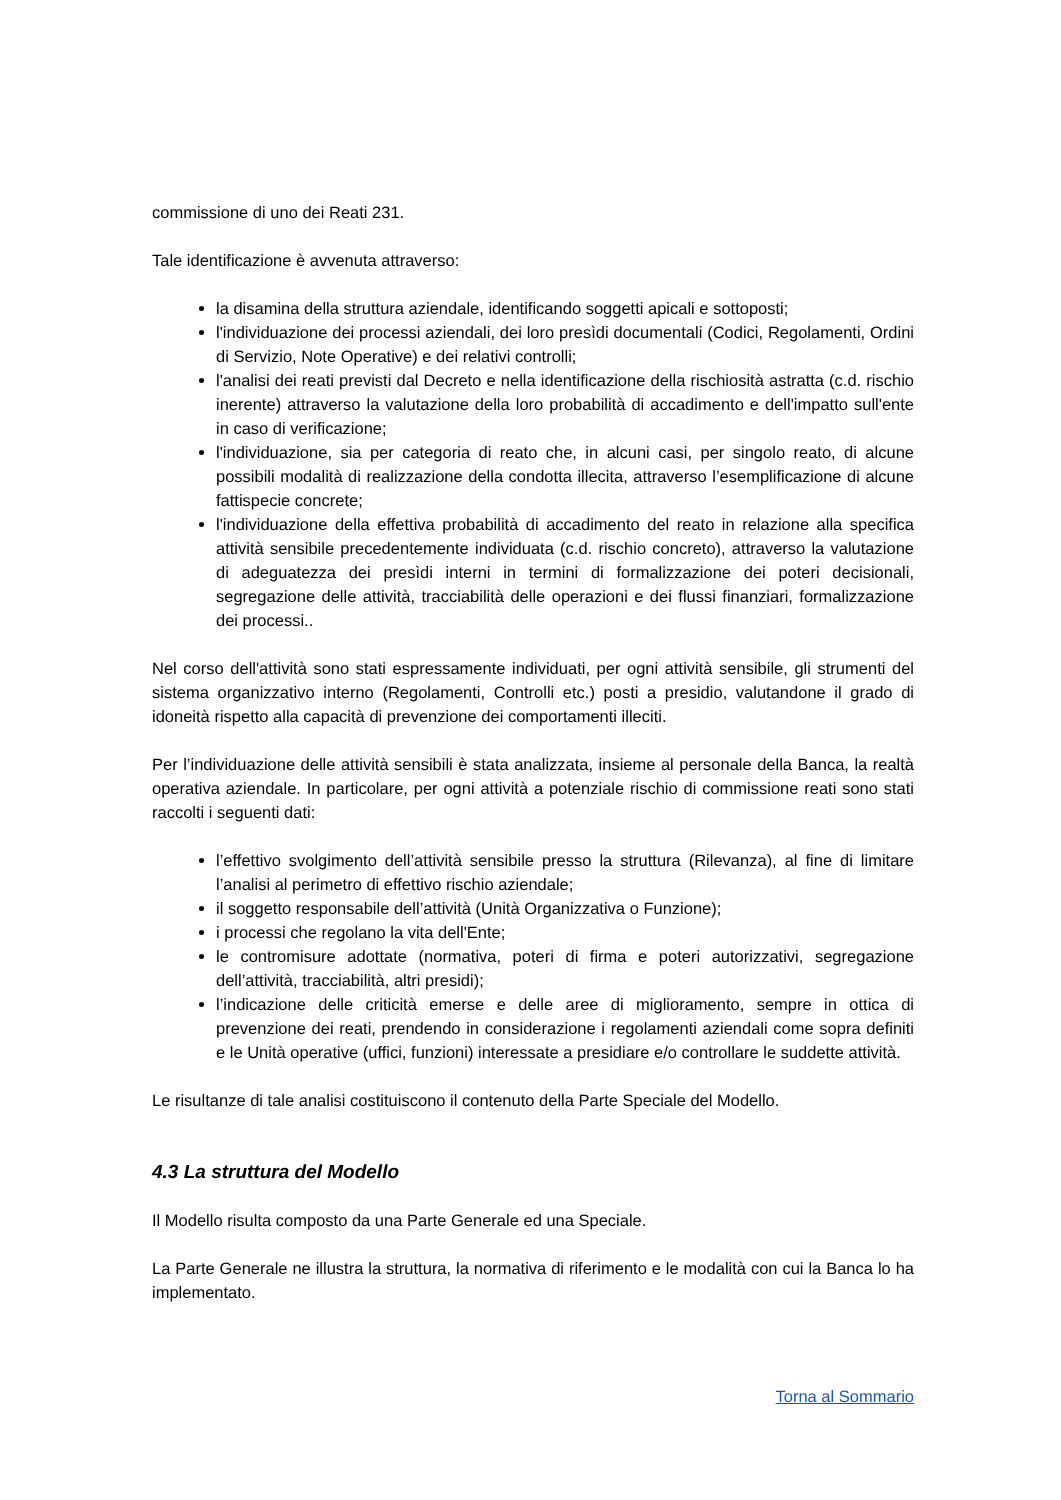commissione di uno dei Reati 231.
Tale identificazione è avvenuta attraverso:
la disamina della struttura aziendale, identificando soggetti apicali e sottoposti;
l'individuazione dei processi aziendali, dei loro presìdi documentali (Codici, Regolamenti, Ordini di Servizio, Note Operative) e dei relativi controlli;
l'analisi dei reati previsti dal Decreto e nella identificazione della rischiosità astratta (c.d. rischio inerente) attraverso la valutazione della loro probabilità di accadimento e dell'impatto sull'ente in caso di verificazione;
l'individuazione, sia per categoria di reato che, in alcuni casi, per singolo reato, di alcune possibili modalità di realizzazione della condotta illecita, attraverso l’esemplificazione di alcune fattispecie concrete;
l'individuazione della effettiva probabilità di accadimento del reato in relazione alla specifica attività sensibile precedentemente individuata (c.d. rischio concreto), attraverso la valutazione di adeguatezza dei presìdi interni in termini di formalizzazione dei poteri decisionali, segregazione delle attività, tracciabilità delle operazioni e dei flussi finanziari, formalizzazione dei processi..
Nel corso dell'attività sono stati espressamente individuati, per ogni attività sensibile, gli strumenti del sistema organizzativo interno (Regolamenti, Controlli etc.) posti a presidio, valutandone il grado di idoneità rispetto alla capacità di prevenzione dei comportamenti illeciti.
Per l’individuazione delle attività sensibili è stata analizzata, insieme al personale della Banca, la realtà operativa aziendale. In particolare, per ogni attività a potenziale rischio di commissione reati sono stati raccolti i seguenti dati:
l’effettivo svolgimento dell’attività sensibile presso la struttura (Rilevanza), al fine di limitare l’analisi al perimetro di effettivo rischio aziendale;
il soggetto responsabile dell’attività (Unità Organizzativa o Funzione);
i processi che regolano la vita dell'Ente;
le contromisure adottate (normativa, poteri di firma e poteri autorizzativi, segregazione dell’attività, tracciabilità, altri presidi);
l’indicazione delle criticità emerse e delle aree di miglioramento, sempre in ottica di prevenzione dei reati, prendendo in considerazione i regolamenti aziendali come sopra definiti e le Unità operative (uffici, funzioni) interessate a presidiare e/o controllare le suddette attività.
Le risultanze di tale analisi costituiscono il contenuto della Parte Speciale del Modello.
4.3 La struttura del Modello
Il Modello risulta composto da una Parte Generale ed una Speciale.
La Parte Generale ne illustra la struttura, la normativa di riferimento e le modalità con cui la Banca lo ha implementato.
Torna al Sommario